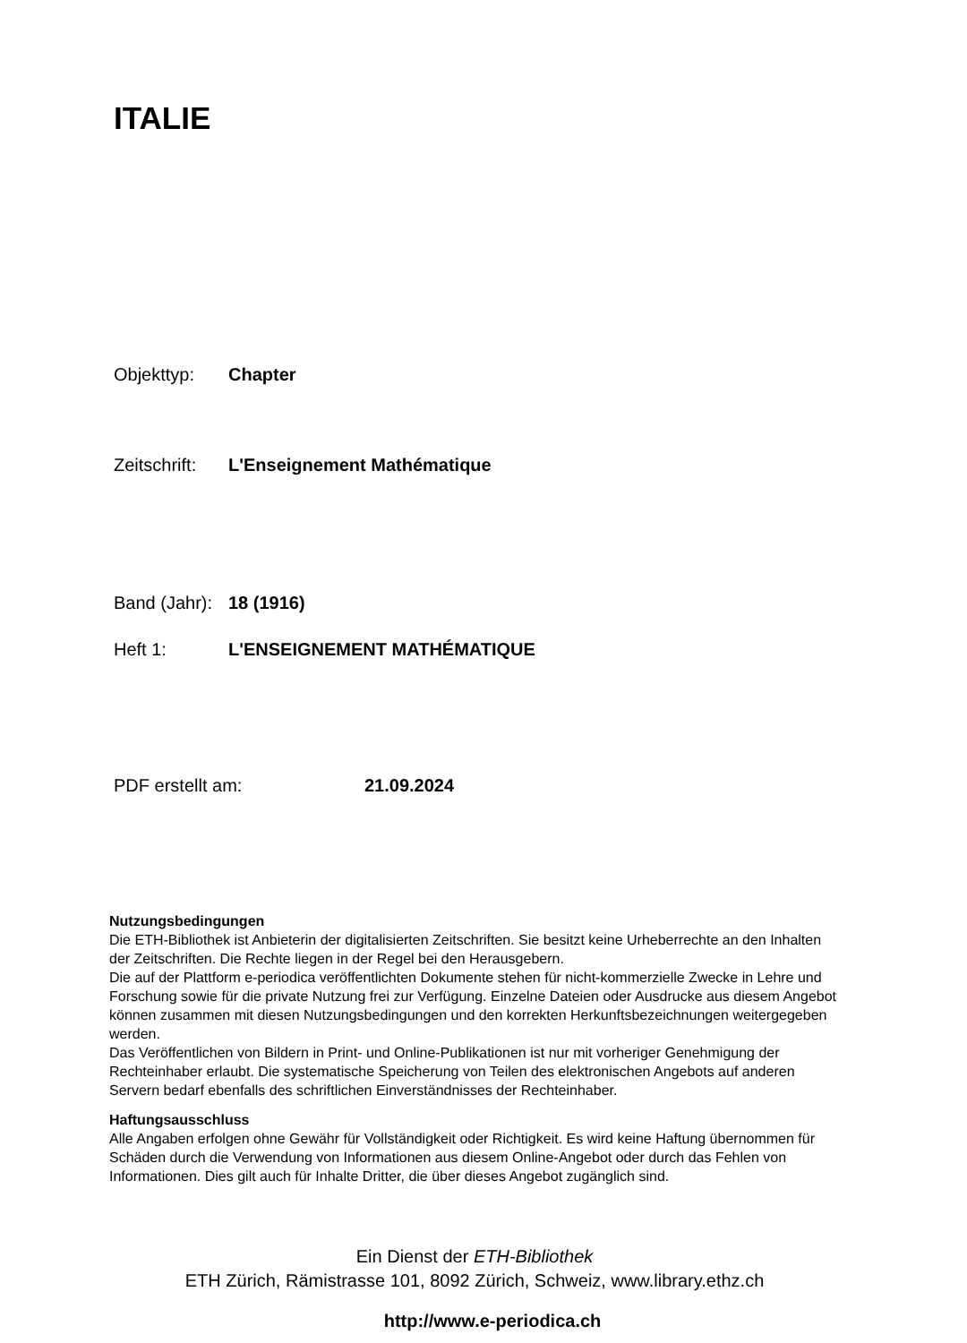ITALIE
Objekttyp: Chapter
Zeitschrift: L'Enseignement Mathématique
Band (Jahr): 18 (1916)
Heft 1: L'ENSEIGNEMENT MATHÉMATIQUE
PDF erstellt am: 21.09.2024
Nutzungsbedingungen
Die ETH-Bibliothek ist Anbieterin der digitalisierten Zeitschriften. Sie besitzt keine Urheberrechte an den Inhalten der Zeitschriften. Die Rechte liegen in der Regel bei den Herausgebern.
Die auf der Plattform e-periodica veröffentlichten Dokumente stehen für nicht-kommerzielle Zwecke in Lehre und Forschung sowie für die private Nutzung frei zur Verfügung. Einzelne Dateien oder Ausdrucke aus diesem Angebot können zusammen mit diesen Nutzungsbedingungen und den korrekten Herkunftsbezeichnungen weitergegeben werden.
Das Veröffentlichen von Bildern in Print- und Online-Publikationen ist nur mit vorheriger Genehmigung der Rechteinhaber erlaubt. Die systematische Speicherung von Teilen des elektronischen Angebots auf anderen Servern bedarf ebenfalls des schriftlichen Einverständnisses der Rechteinhaber.
Haftungsausschluss
Alle Angaben erfolgen ohne Gewähr für Vollständigkeit oder Richtigkeit. Es wird keine Haftung übernommen für Schäden durch die Verwendung von Informationen aus diesem Online-Angebot oder durch das Fehlen von Informationen. Dies gilt auch für Inhalte Dritter, die über dieses Angebot zugänglich sind.
Ein Dienst der ETH-Bibliothek
ETH Zürich, Rämistrasse 101, 8092 Zürich, Schweiz, www.library.ethz.ch
http://www.e-periodica.ch